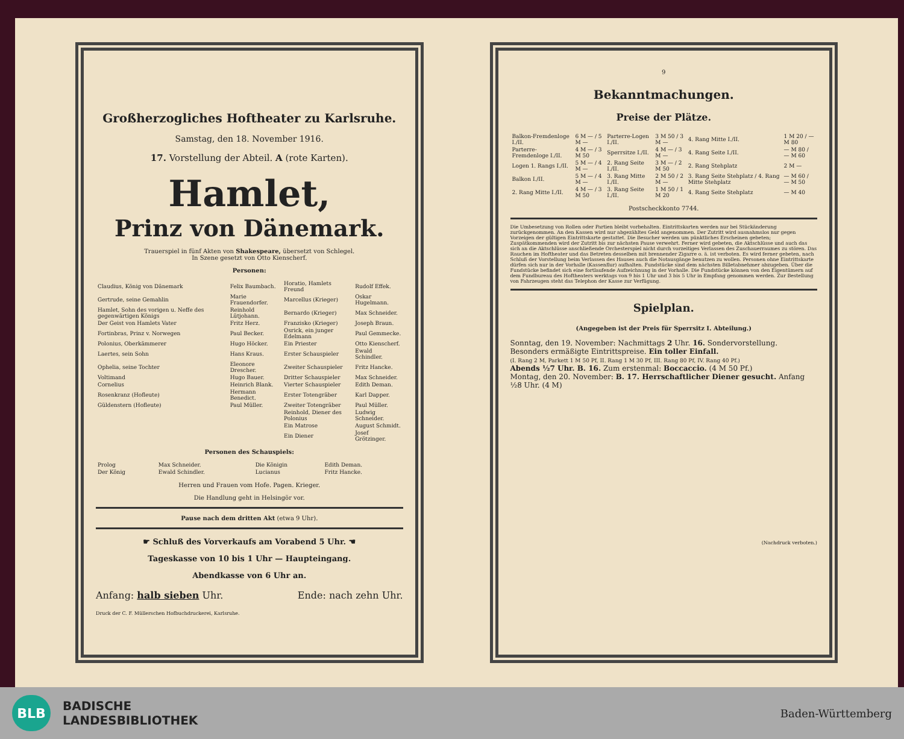Großherzogliches Hoftheater zu Karlsruhe.
Samstag, den 18. November 1916.
17. Vorstellung der Abteil. A (rote Karten).
Hamlet,
Prinz von Dänemark.
Trauerspiel in fünf Akten von Shakespeare, übersetzt von Schlegel.
In Szene gesetzt von Otto Kienscherf.
Personen:
| Claudius, König von Dänemark | Felix Baumbach. | Horatio, Hamlets Freund | Rudolf Effek. |
| Gertrude, seine Gemahlin | Marie Frauendorfer. | Marcellus (Krieger) | Oskar Hugelmann. |
| Hamlet, Sohn des vorigen u. Neffe des gegenwärtigen Königs | Reinhold Lütjohann. | Bernardo (Krieger) | Max Schneider. |
| Der Geist von Hamlets Vater | Fritz Herz. | Franzisko (Krieger) | Joseph Braun. |
| Fortinbras, Prinz v. Norwegen | Paul Becker. | Osrick, ein junger Edelmann | Paul Gemmecke. |
| Polonius, Oberkämmerer | Hugo Höcker. | Ein Priester | Otto Kienscherf. |
| Laertes, sein Sohn | Hans Kraus. | Erster Schauspieler | Ewald Schindler. |
| Ophelia, seine Tochter | Eleonore Drescher. | Zweiter Schauspieler | Fritz Hancke. |
| Voltimand | Hugo Bauer. | Dritter Schauspieler | Max Schneider. |
| Cornelius | Heinrich Blank. | Vierter Schauspieler | Edith Deman. |
| Rosenkranz (Hofleute) | Hermann Benedict. | Erster Totengräber | Karl Dapper. |
| Güldenstern (Hofleute) | Paul Müller. | Zweiter Totengräber | Paul Müller. |
| | | Reinhold, Diener des Polonius | Ludwig Schneider. |
| | | Ein Matrose | August Schmidt. |
| | | Ein Diener | Josef Grötzinger. |
Personen des Schauspiels:
| Prolog | Max Schneider. | Die Königin | Edith Deman. |
| Der König | Ewald Schindler. | Lucianus | Fritz Hancke. |
Herren und Frauen vom Hofe. Pagen. Krieger.
Die Handlung geht in Helsingör vor.
Pause nach dem dritten Akt (etwa 9 Uhr).
☛ Schluß des Vorverkaufs am Vorabend 5 Uhr. ☚
Tageskasse von 10 bis 1 Uhr — Haupteingang.
Abendkasse von 6 Uhr an.
Anfang: halb sieben Uhr. Ende: nach zehn Uhr.
Druck der C. F. Müllerschen Hofbuchdruckerei, Karlsruhe.
9
Bekanntmachungen.
Preise der Plätze.
| Balkon-Fremdenloge I./II. | 6 M — / 5 M — | Parterre-Logen I./II. | 3 M 50 / 3 M — | 4. Rang Mitte I./II. | 1 M 20 / — M 80 |
| Parterre-Fremdenloge I./II. | 4 M — / 3 M 50 | Sperrsitze I./II. | 4 M — / 3 M — | 4. Rang Seite I./II. | — M 80 / — M 60 |
| Logen 1. Rangs I./II. | 5 M — / 4 M — | 2. Rang Seite I./II. | 3 M — / 2 M 50 | 2. Rang Stehplatz | 2 M — |
| Balkon I./II. | 5 M — / 4 M — | 3. Rang Mitte I./II. | 2 M 50 / 2 M — | 3. Rang Seite Stehplatz / 4. Rang Mitte Stehplatz | — M 60 / — M 50 |
| 2. Rang Mitte I./II. | 4 M — / 3 M 50 | 3. Rang Seite I./II. | 1 M 50 / 1 M 20 | 4. Rang Seite Stehplatz | — M 40 |
Postscheckkonto 7744.
Die Umbesetzung von Rollen oder Partien bleibt vorbehalten. Eintrittskarten werden nur bei Stückänderung zurückgenommen. An den Kassen wird nur abgezähltes Geld angenommen. Der Zutritt wird ausnahmslos nur gegen Vorzeigen der gültigen Eintrittskarte gestattet. Die Besucher werden um pünktliches Erscheinen gebeten; Zuspätkommenden wird der Zutritt bis zur nächsten Pause verwehrt. Ferner wird gebeten, die Aktschlüsse und auch das sich an die Aktschlüsse anschließende Orchesterspiel nicht durch vorzeitiges Verlassen des Zuschauerraumes zu stören. Das Rauchen im Hoftheater und das Betreten desselben mit brennender Zigarre o. ä. ist verboten. Es wird ferner gebeten, nach Schluß der Vorstellung beim Verlassen des Hauses auch die Notausgänge benutzen zu wollen. Personen ohne Eintrittskarte dürfen sich nur in der Vorhalle (Kassenflur) aufhalten. Fundstücke sind dem nächsten Billetabnehmer abzugeben. Über die Fundstücke befindet sich eine fortlaufende Aufzeichnung in der Vorhalle. Die Fundstücke können von den Eigentümern auf dem Fundbureau des Hoftheaters werktags von 9 bis 1 Uhr und 3 bis 5 Uhr in Empfang genommen werden. Zur Bestellung von Fahrzeugen steht das Telephon der Kasse zur Verfügung.
Spielplan.
(Angegeben ist der Preis für Sperrsitz I. Abteilung.)
Sonntag, den 19. November: Nachmittags 2 Uhr. 16. Sondervorstellung. Besonders ermäßigte Eintrittspreise. Ein toller Einfall.
(I. Rang 2 M, Parkett 1 M 50 Pf, II. Rang 1 M 30 Pf, III. Rang 80 Pf, IV. Rang 40 Pf.)
Abends ½7 Uhr. B. 16. Zum erstenmal: Boccaccio. (4 M 50 Pf.)
Montag, den 20. November: B. 17. Herrschaftlicher Diener gesucht. Anfang ½8 Uhr. (4 M)
(Nachdruck verboten.)
BLB
BADISCHE
LANDESBIBLIOTHEK
Baden-Württemberg